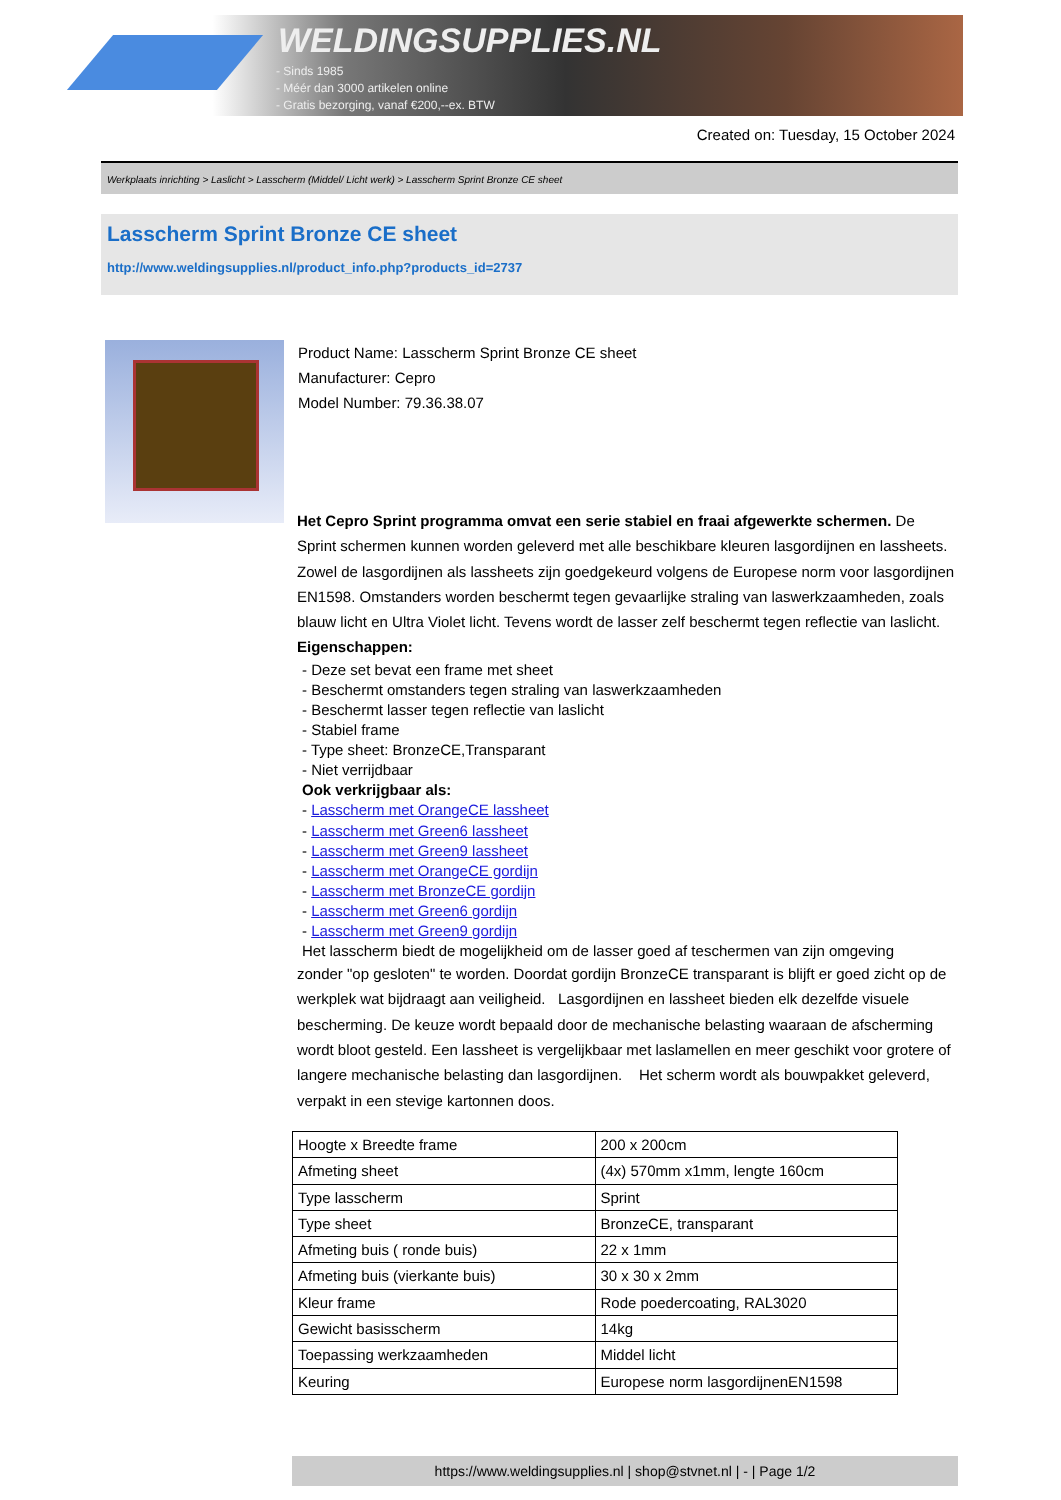WELDINGSUPPLIES.NL
- Sinds 1985
- Méér dan 3000 artikelen online
- Gratis bezorging, vanaf €200,--ex. BTW
Created on: Tuesday, 15 October 2024
Werkplaats inrichting > Laslicht > Lasscherm (Middel/ Licht werk) > Lasscherm Sprint Bronze CE sheet
Lasscherm Sprint Bronze CE sheet
http://www.weldingsupplies.nl/product_info.php?products_id=2737
Product Name: Lasscherm Sprint Bronze CE sheet
Manufacturer: Cepro
Model Number: 79.36.38.07
Het Cepro Sprint programma omvat een serie stabiel en fraai afgewerkte schermen. De Sprint schermen kunnen worden geleverd met alle beschikbare kleuren lasgordijnen en lassheets. Zowel de lasgordijnen als lassheets zijn goedgekeurd volgens de Europese norm voor lasgordijnen EN1598. Omstanders worden beschermt tegen gevaarlijke straling van laswerkzaamheden, zoals blauw licht en Ultra Violet licht. Tevens wordt de lasser zelf beschermt tegen reflectie van laslicht. Eigenschappen:
- Deze set bevat een frame met sheet
- Beschermt omstanders tegen straling van laswerkzaamheden
- Beschermt lasser tegen reflectie van laslicht
- Stabiel frame
- Type sheet: BronzeCE,Transparant
- Niet verrijdbaar
Ook verkrijgbaar als:
- Lasscherm met OrangeCE lassheet
- Lasscherm met Green6 lassheet
- Lasscherm met Green9 lassheet
- Lasscherm met OrangeCE gordijn
- Lasscherm met BronzeCE gordijn
- Lasscherm met Green6 gordijn
- Lasscherm met Green9 gordijn
Het lasscherm biedt de mogelijkheid om de lasser goed af teschermen van zijn omgeving
zonder "op gesloten" te worden. Doordat gordijn BronzeCE transparant is blijft er goed zicht op de werkplek wat bijdraagt aan veiligheid. Lasgordijnen en lassheet bieden elk dezelfde visuele bescherming. De keuze wordt bepaald door de mechanische belasting waaraan de afscherming wordt bloot gesteld. Een lassheet is vergelijkbaar met laslamellen en meer geschikt voor grotere of langere mechanische belasting dan lasgordijnen. Het scherm wordt als bouwpakket geleverd, verpakt in een stevige kartonnen doos.
| Hoogte x Breedte frame | 200 x 200cm |
| Afmeting sheet | (4x) 570mm x1mm, lengte 160cm |
| Type lasscherm | Sprint |
| Type sheet | BronzeCE, transparant |
| Afmeting buis ( ronde buis) | 22 x 1mm |
| Afmeting buis (vierkante buis) | 30 x 30 x 2mm |
| Kleur frame | Rode poedercoating, RAL3020 |
| Gewicht basisscherm | 14kg |
| Toepassing werkzaamheden | Middel licht |
| Keuring | Europese norm lasgordijnenEN1598 |
https://www.weldingsupplies.nl | shop@stvnet.nl | - | Page 1/2